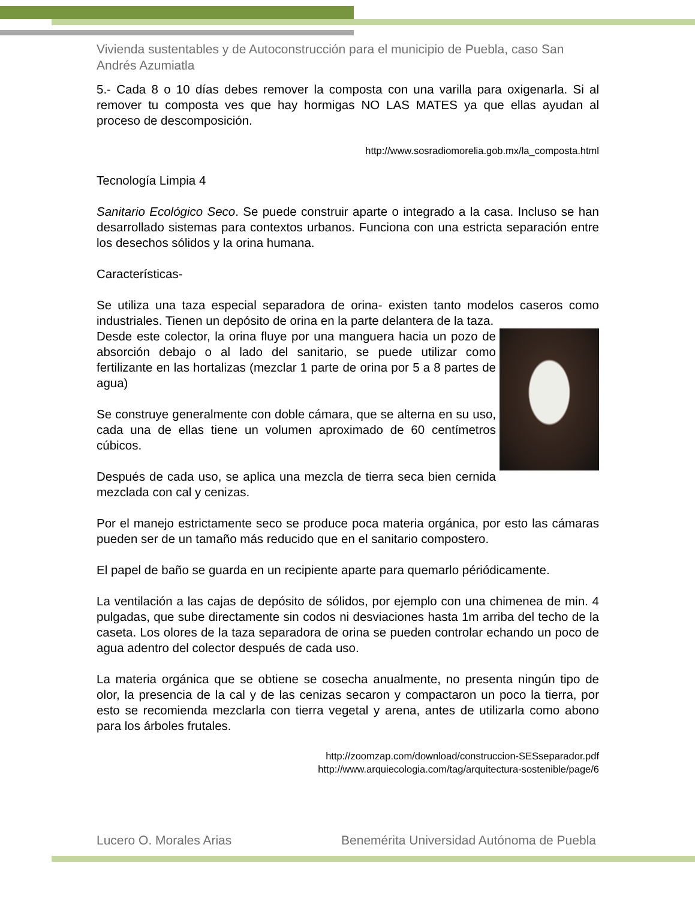Vivienda sustentables y de Autoconstrucción para el municipio de Puebla, caso San Andrés Azumiatla
5.- Cada 8 o 10 días debes remover la composta con una varilla para oxigenarla. Si al remover tu composta ves que hay hormigas NO LAS MATES ya que ellas ayudan al proceso de descomposición.
http://www.sosradiomorelia.gob.mx/la_composta.html
Tecnología Limpia 4
Sanitario Ecológico Seco. Se puede construir aparte o integrado a la casa. Incluso se han desarrollado sistemas para contextos urbanos. Funciona con una estricta separación entre los desechos sólidos y la orina humana.
Características-
Se utiliza una taza especial separadora de orina- existen tanto modelos caseros como industriales. Tienen un depósito de orina en la parte delantera de la taza.
Desde este colector, la orina fluye por una manguera hacia un pozo de absorción debajo o al lado del sanitario, se puede utilizar como fertilizante en las hortalizas (mezclar 1 parte de orina por 5 a 8 partes de agua)
Se construye generalmente con doble cámara, que se alterna en su uso, cada una de ellas tiene un volumen aproximado de 60 centímetros cúbicos.
Después de cada uso, se aplica una mezcla de tierra seca bien cernida mezclada con cal y cenizas.
Por el manejo estrictamente seco se produce poca materia orgánica, por esto las cámaras pueden ser de un tamaño más reducido que en el sanitario compostero.
El papel de baño se guarda en un recipiente aparte para quemarlo périódicamente.
La ventilación a las cajas de depósito de sólidos, por ejemplo con una chimenea de min. 4 pulgadas, que sube directamente sin codos ni desviaciones hasta 1m arriba del techo de la caseta. Los olores de la taza separadora de orina se pueden controlar echando un poco de agua adentro del colector después de cada uso.
La materia orgánica que se obtiene se cosecha anualmente, no presenta ningún tipo de olor, la presencia de la cal y de las cenizas secaron y compactaron un poco la tierra, por esto se recomienda mezclarla con tierra vegetal y arena, antes de utilizarla como abono para los árboles frutales.
http://zoomzap.com/download/construccion-SESseparador.pdf
http://www.arquiecologia.com/tag/arquitectura-sostenible/page/6
Lucero O. Morales Arias Benemérita Universidad Autónoma de Puebla